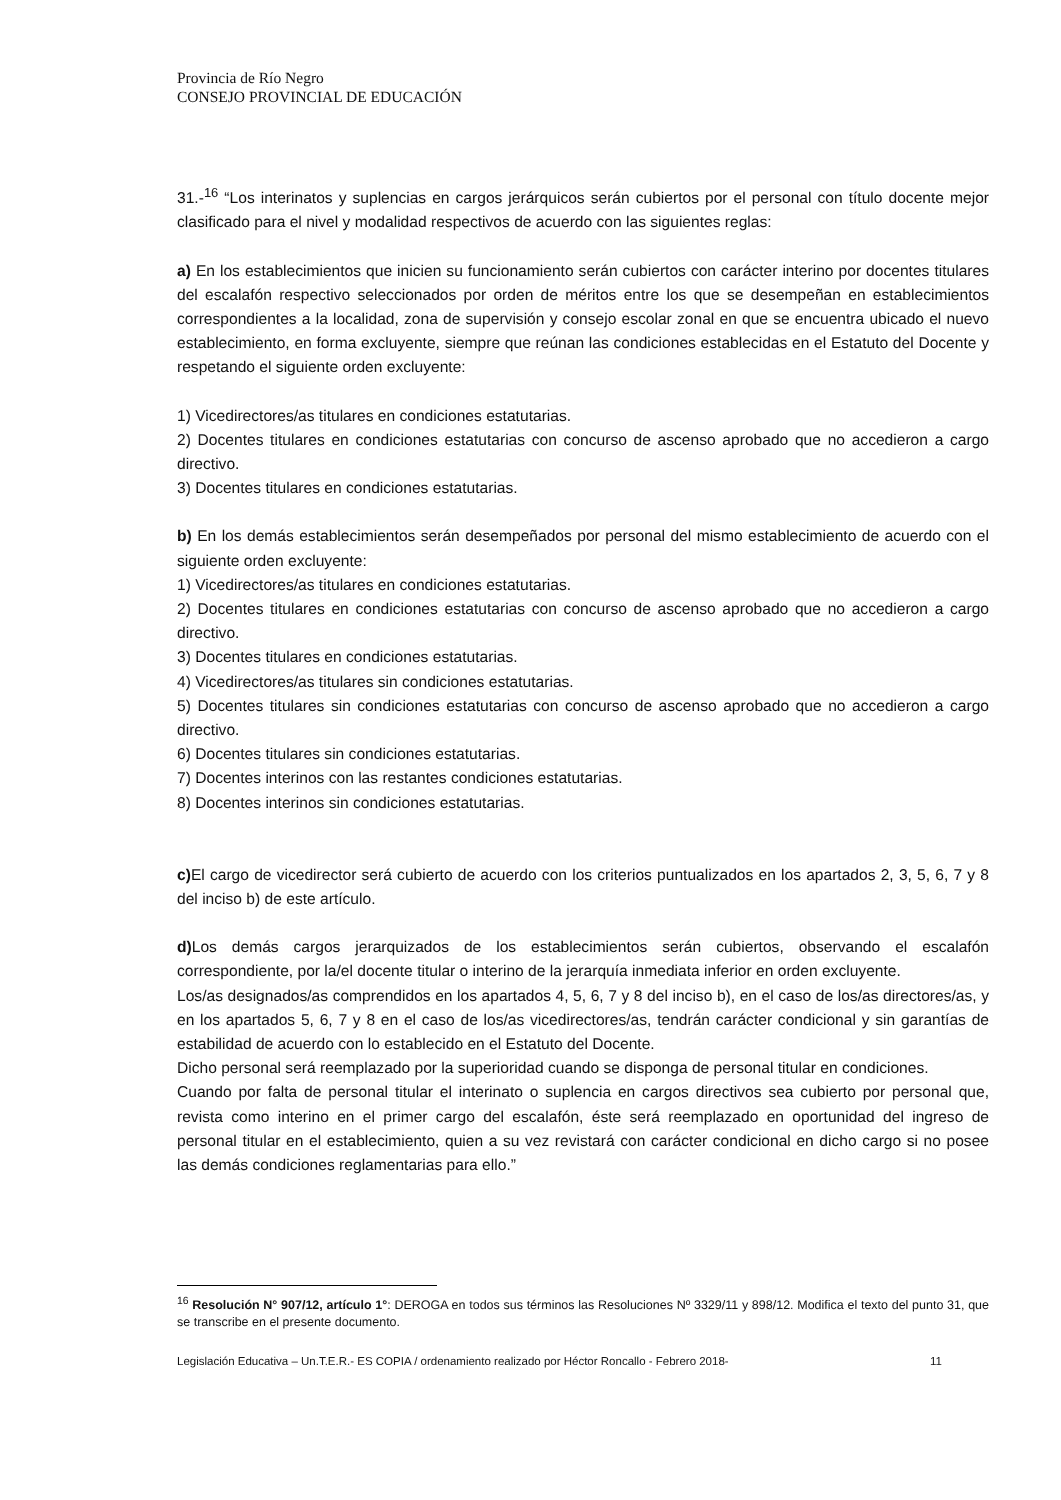Provincia de Río Negro
CONSEJO PROVINCIAL DE EDUCACIÓN
31.-<sup>16</sup> “Los interinatos y suplencias en cargos jerárquicos serán cubiertos por el personal con título docente mejor clasificado para el nivel y modalidad respectivos de acuerdo con las siguientes reglas:
a) En los establecimientos que inicien su funcionamiento serán cubiertos con carácter interino por docentes titulares del escalafón respectivo seleccionados por orden de méritos entre los que se desempeñan en establecimientos correspondientes a la localidad, zona de supervisión y consejo escolar zonal en que se encuentra ubicado el nuevo establecimiento, en forma excluyente, siempre que reúnan las condiciones establecidas en el Estatuto del Docente y respetando el siguiente orden excluyente:
1) Vicedirectores/as titulares en condiciones estatutarias.
2) Docentes titulares en condiciones estatutarias con concurso de ascenso aprobado que no accedieron a cargo directivo.
3) Docentes titulares en condiciones estatutarias.
b) En los demás establecimientos serán desempeñados por personal del mismo establecimiento de acuerdo con el siguiente orden excluyente:
1) Vicedirectores/as titulares en condiciones estatutarias.
2) Docentes titulares en condiciones estatutarias con concurso de ascenso aprobado que no accedieron a cargo directivo.
3) Docentes titulares en condiciones estatutarias.
4) Vicedirectores/as titulares sin condiciones estatutarias.
5) Docentes titulares sin condiciones estatutarias con concurso de ascenso aprobado que no accedieron a cargo directivo.
6) Docentes titulares sin condiciones estatutarias.
7) Docentes interinos con las restantes condiciones estatutarias.
8) Docentes interinos sin condiciones estatutarias.
c) El cargo de vicedirector será cubierto de acuerdo con los criterios puntualizados en los apartados 2, 3, 5, 6, 7 y 8 del inciso b) de este artículo.
d) Los demás cargos jerarquizados de los establecimientos serán cubiertos, observando el escalafón correspondiente, por la/el docente titular o interino de la jerarquía inmediata inferior en orden excluyente.
Los/as designados/as comprendidos en los apartados 4, 5, 6, 7 y 8 del inciso b), en el caso de los/as directores/as, y en los apartados 5, 6, 7 y 8 en el caso de los/as vicedirectores/as, tendrán carácter condicional y sin garantías de estabilidad de acuerdo con lo establecido en el Estatuto del Docente.
Dicho personal será reemplazado por la superioridad cuando se disponga de personal titular en condiciones.
Cuando por falta de personal titular el interinato o suplencia en cargos directivos sea cubierto por personal que, revista como interino en el primer cargo del escalafón, éste será reemplazado en oportunidad del ingreso de personal titular en el establecimiento, quien a su vez revistará con carácter condicional en dicho cargo si no posee las demás condiciones reglamentarias para ello.”
<sup>16</sup> Resolución N° 907/12, artículo 1°: DEROGA en todos sus términos las Resoluciones Nº 3329/11 y 898/12. Modifica el texto del punto 31, que se transcribe en el presente documento.
Legislación Educativa – Un.T.E.R.- ES COPIA / ordenamiento realizado por Héctor Roncallo - Febrero 2018- 11